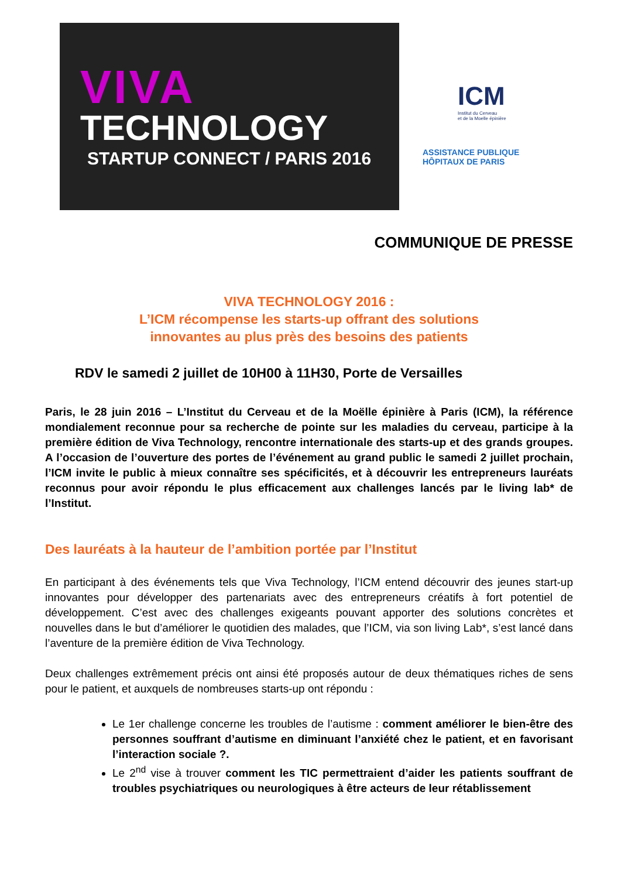VIVA
TECHNOLOGY
STARTUP CONNECT / PARIS 2016
ICM
Institut du Cerveau
et de la Moelle épinière
ASSISTANCE PUBLIQUE HÔPITAUX DE PARIS
COMMUNIQUE DE PRESSE
VIVA TECHNOLOGY 2016 :
L’ICM récompense les starts-up offrant des solutions
innovantes au plus près des besoins des patients
RDV le samedi 2 juillet de 10H00 à 11H30, Porte de Versailles
Paris, le 28 juin 2016 – L’Institut du Cerveau et de la Moëlle épinière à Paris (ICM), la référence mondialement reconnue pour sa recherche de pointe sur les maladies du cerveau, participe à la première édition de Viva Technology, rencontre internationale des starts-up et des grands groupes. A l’occasion de l’ouverture des portes de l’événement au grand public le samedi 2 juillet prochain, l’ICM invite le public à mieux connaître ses spécificités, et à découvrir les entrepreneurs lauréats reconnus pour avoir répondu le plus efficacement aux challenges lancés par le living lab* de l’Institut.
Des lauréats à la hauteur de l’ambition portée par l’Institut
En participant à des événements tels que Viva Technology, l’ICM entend découvrir des jeunes start-up innovantes pour développer des partenariats avec des entrepreneurs créatifs à fort potentiel de développement. C’est avec des challenges exigeants pouvant apporter des solutions concrètes et nouvelles dans le but d’améliorer le quotidien des malades, que l’ICM, via son living Lab*, s’est lancé dans l’aventure de la première édition de Viva Technology.
Deux challenges extrêmement précis ont ainsi été proposés autour de deux thématiques riches de sens pour le patient, et auxquels de nombreuses starts-up ont répondu :
Le 1er challenge concerne les troubles de l’autisme : comment améliorer le bien-être des personnes souffrant d’autisme en diminuant l’anxiété chez le patient, et en favorisant l’interaction sociale ?.
Le 2<sup>nd</sup> vise à trouver comment les TIC permettraient d’aider les patients souffrant de troubles psychiatriques ou neurologiques à être acteurs de leur rétablissement